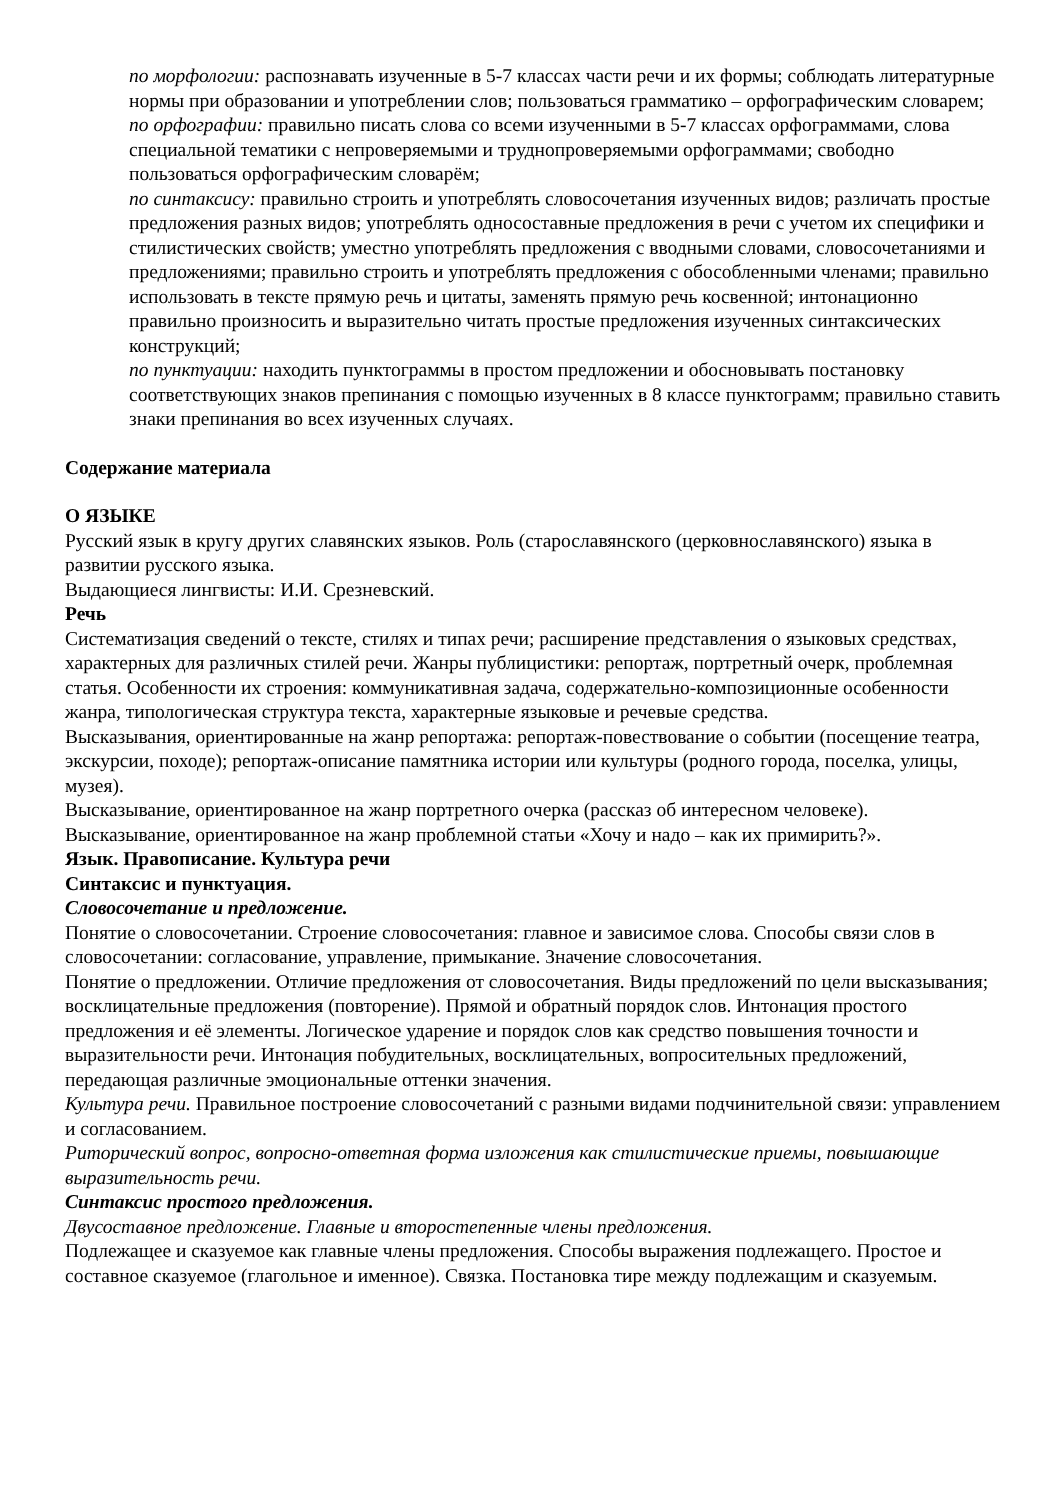по морфологии: распознавать изученные в 5-7 классах части речи и их формы; соблюдать литературные нормы при образовании и употреблении слов; пользоваться грамматико – орфографическим словарем;
по орфографии: правильно писать слова со всеми изученными в 5-7 классах орфограммами, слова специальной тематики с непроверяемыми и труднопроверяемыми орфограммами; свободно пользоваться орфографическим словарём;
по синтаксису: правильно строить и употреблять словосочетания изученных видов; различать простые предложения разных видов; употреблять односоставные предложения в речи с учетом их специфики и стилистических свойств; уместно употреблять предложения с вводными словами, словосочетаниями и предложениями; правильно строить и употреблять предложения с обособленными членами; правильно использовать в тексте прямую речь и цитаты, заменять прямую речь косвенной; интонационно правильно произносить и выразительно читать простые предложения изученных синтаксических конструкций;
по пунктуации: находить пунктограммы в простом предложении и обосновывать постановку соответствующих знаков препинания с помощью изученных в 8 классе пунктограмм; правильно ставить знаки препинания во всех изученных случаях.
Содержание материала
О ЯЗЫКЕ
Русский язык в кругу других славянских языков. Роль (старославянского (церковнославянского) языка в развитии русского языка.
Выдающиеся лингвисты: И.И. Срезневский.
Речь
Систематизация сведений о тексте, стилях и типах речи; расширение представления о языковых средствах, характерных для различных стилей речи. Жанры публицистики: репортаж, портретный очерк, проблемная статья. Особенности их строения: коммуникативная задача, содержательно-композиционные особенности жанра, типологическая структура текста, характерные языковые и речевые средства.
Высказывания, ориентированные на жанр репортажа: репортаж-повествование о событии (посещение театра, экскурсии, походе); репортаж-описание памятника истории или культуры (родного города, поселка, улицы, музея).
Высказывание, ориентированное на жанр портретного очерка (рассказ об интересном человеке).
Высказывание, ориентированное на жанр проблемной статьи «Хочу и надо – как их примирить?».
Язык. Правописание. Культура речи
Синтаксис и пунктуация.
Словосочетание и предложение.
Понятие о словосочетании. Строение словосочетания: главное и зависимое слова. Способы связи слов в словосочетании: согласование, управление, примыкание. Значение словосочетания.
Понятие о предложении. Отличие предложения от словосочетания. Виды предложений по цели высказывания; восклицательные предложения (повторение). Прямой и обратный порядок слов. Интонация простого предложения и её элементы. Логическое ударение и порядок слов как средство повышения точности и выразительности речи. Интонация побудительных, восклицательных, вопросительных предложений, передающая различные эмоциональные оттенки значения.
Культура речи. Правильное построение словосочетаний с разными видами подчинительной связи: управлением и согласованием.
Риторический вопрос, вопросно-ответная форма изложения как стилистические приемы, повышающие выразительность речи.
Синтаксис простого предложения.
Двусоставное предложение. Главные и второстепенные члены предложения.
Подлежащее и сказуемое как главные члены предложения. Способы выражения подлежащего. Простое и составное сказуемое (глагольное и именное). Связка. Постановка тире между подлежащим и сказуемым.